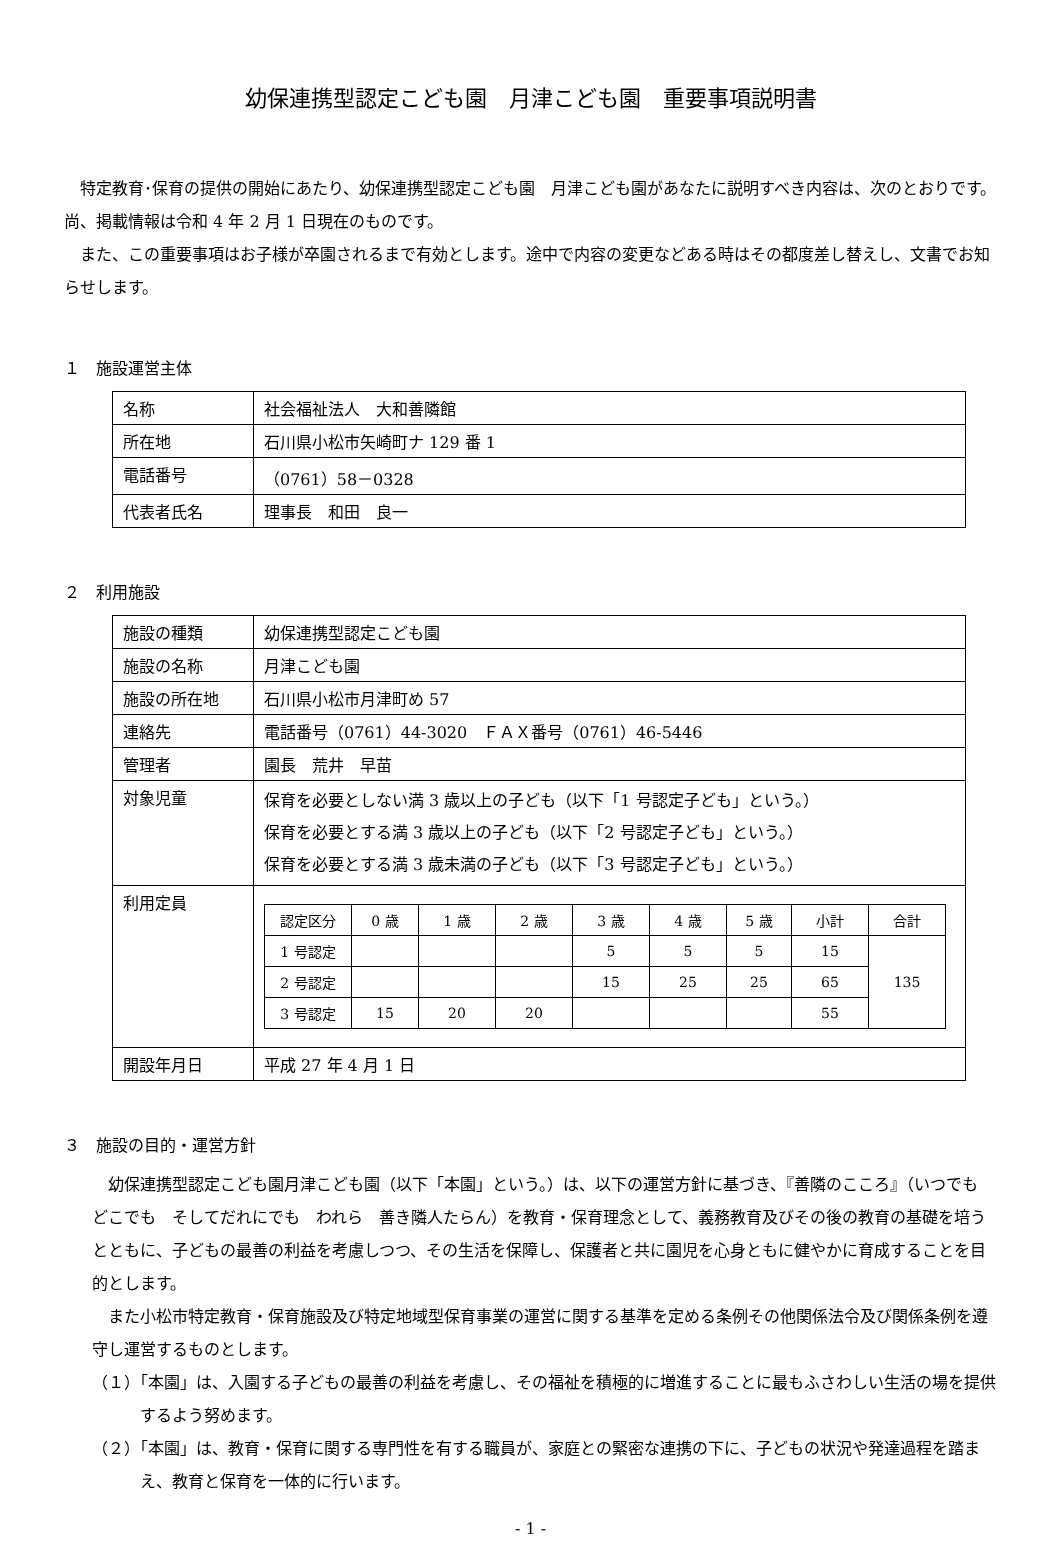幼保連携型認定こども園　月津こども園　重要事項説明書
　特定教育･保育の提供の開始にあたり、幼保連携型認定こども園　月津こども園があなたに説明すべき内容は、次のとおりです。尚、掲載情報は令和 4 年 2 月 1 日現在のものです。
　また、この重要事項はお子様が卒園されるまで有効とします。途中で内容の変更などある時はその都度差し替えし、文書でお知らせします。
１　施設運営主体
| 名称 | 社会福祉法人 大和善隣館 |
| 所在地 | 石川県小松市矢崎町ナ 129 番 1 |
| 電話番号 | （0761）58－0328 |
| 代表者氏名 | 理事長 和田 良一 |
２　利用施設
| 施設の種類 | 幼保連携型認定こども園 |
| 施設の名称 | 月津こども園 |
| 施設の所在地 | 石川県小松市月津町め 57 |
| 連絡先 | 電話番号（0761）44-3020 ＦＡＸ番号（0761）46-5446 |
| 管理者 | 園長 荒井 早苗 |
| 対象児童 | 保育を必要としない満 3 歳以上の子ども（以下「1 号認定子ども」という。） 保育を必要とする満 3 歳以上の子ども（以下「2 号認定子ども」という。） 保育を必要とする満 3 歳未満の子ども（以下「3 号認定子ども」という。） |
| 利用定員 | / 認定区分 / 0 歳 / 1 歳 / 2 歳 / 3 歳 / 4 歳 / 5 歳 / 小計 / 合計 / / 1 号認定 / / / / 5 / 5 / 5 / 15 / 135 / / 2 号認定 / / / / 15 / 25 / 25 / 65 / / / 3 号認定 / 15 / 20 / 20 / / / / 55 / / |
| 開設年月日 | 平成 27 年 4 月 1 日 |
３　施設の目的・運営方針
　幼保連携型認定こども園月津こども園（以下「本園」という。）は、以下の運営方針に基づき、『善隣のこころ』（いつでも　どこでも　そしてだれにでも　われら　善き隣人たらん）を教育・保育理念として、義務教育及びその後の教育の基礎を培うとともに、子どもの最善の利益を考慮しつつ、その生活を保障し、保護者と共に園児を心身ともに健やかに育成することを目的とします。
　また小松市特定教育・保育施設及び特定地域型保育事業の運営に関する基準を定める条例その他関係法令及び関係条例を遵守し運営するものとします。
（１）「本園」は、入園する子どもの最善の利益を考慮し、その福祉を積極的に増進することに最もふさわしい生活の場を提供するよう努めます。
（２）「本園」は、教育・保育に関する専門性を有する職員が、家庭との緊密な連携の下に、子どもの状況や発達過程を踏まえ、教育と保育を一体的に行います。
- 1 -